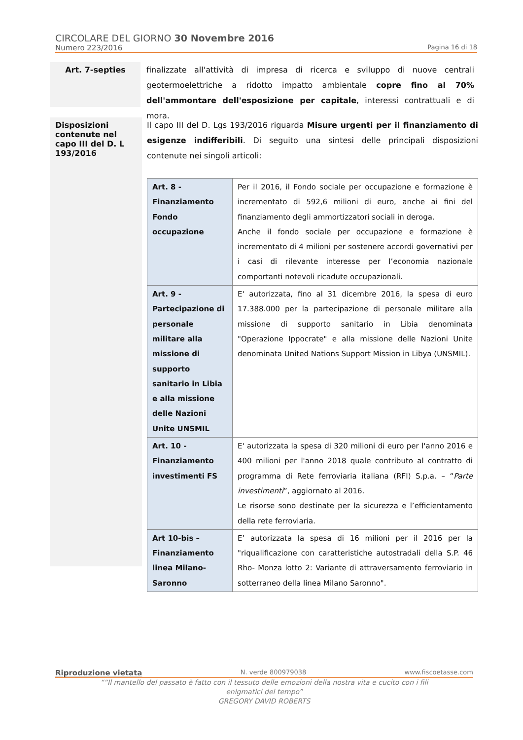CIRCOLARE DEL GIORNO 30 Novembre 2016
Numero 223/2016 Pagina 16 di 18
Art. 7-septies
finalizzate all'attività di impresa di ricerca e sviluppo di nuove centrali geotermoelettriche a ridotto impatto ambientale copre fino al 70% dell'ammontare dell'esposizione per capitale, interessi contrattuali e di mora.
Disposizioni contenute nel capo III del D. L 193/2016
Il capo III del D. Lgs 193/2016 riguarda Misure urgenti per il finanziamento di esigenze indifferibili. Di seguito una sintesi delle principali disposizioni contenute nei singoli articoli:
| Art. 8 - Finanziamento Fondo occupazione | Per il 2016, il Fondo sociale per occupazione e formazione è incrementato di 592,6 milioni di euro, anche ai fini del finanziamento degli ammortizzatori sociali in deroga. Anche il fondo sociale per occupazione e formazione è incrementato di 4 milioni per sostenere accordi governativi per i casi di rilevante interesse per l’economia nazionale comportanti notevoli ricadute occupazionali. |
| Art. 9 - Partecipazione di personale militare alla missione di supporto sanitario in Libia e alla missione delle Nazioni Unite UNSMIL | E' autorizzata, fino al 31 dicembre 2016, la spesa di euro 17.388.000 per la partecipazione di personale militare alla missione di supporto sanitario in Libia denominata "Operazione Ippocrate" e alla missione delle Nazioni Unite denominata United Nations Support Mission in Libya (UNSMIL). |
| Art. 10 - Finanziamento investimenti FS | E' autorizzata la spesa di 320 milioni di euro per l'anno 2016 e 400 milioni per l'anno 2018 quale contributo al contratto di programma di Rete ferroviaria italiana (RFI) S.p.a. – “ Parte investimenti ”, aggiornato al 2016. Le risorse sono destinate per la sicurezza e l’efficientamento della rete ferroviaria. |
| Art 10-bis – Finanziamento linea Milano-Saronno | E’ autorizzata la spesa di 16 milioni per il 2016 per la "riqualificazione con caratteristiche autostradali della S.P. 46 Rho- Monza lotto 2: Variante di attraversamento ferroviario in sotterraneo della linea Milano Saronno". |
Riproduzione vietata N. verde 800979038 www.fiscoetasse.com
““Il mantello del passato è fatto con il tessuto delle emozioni della nostra vita e cucito con i fili
enigmatici del tempo”
GREGORY DAVID ROBERTS